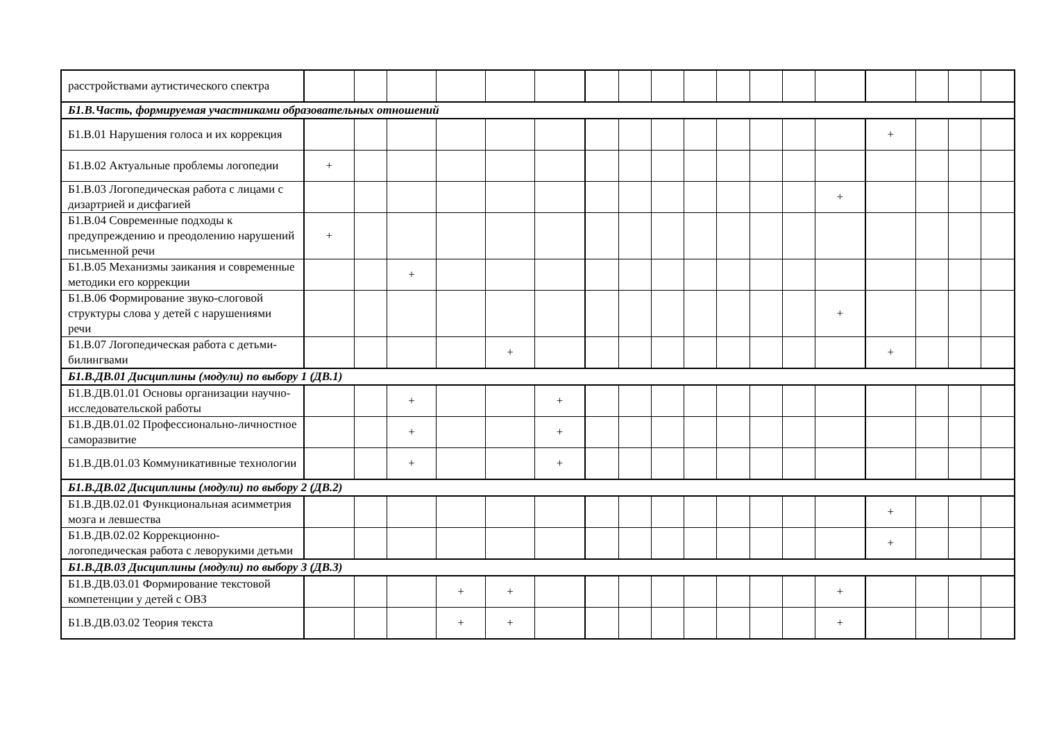| расстройствами аутистического спектра | | | | | | | | | | | | | | | | | | |
| Б1.В.Часть, формируемая участниками образовательных отношений | | | | | | | | | | | | | | | | | | |
| Б1.В.01 Нарушения голоса и их коррекция | | | | | | | | | | | | | | | + | | | |
| Б1.В.02 Актуальные проблемы логопедии | + | | | | | | | | | | | | | | | | | |
| Б1.В.03 Логопедическая работа с лицами с дизартрией и дисфагией | | | | | | | | | | | | | | + | | | | |
| Б1.В.04 Современные подходы к предупреждению и преодолению нарушений письменной речи | + | | | | | | | | | | | | | | | | | |
| Б1.В.05 Механизмы заикания и современные методики его коррекции | | | + | | | | | | | | | | | | | | | |
| Б1.В.06 Формирование звуко-слоговой структуры слова у детей с нарушениями речи | | | | | | | | | | | | | | + | | | | |
| Б1.В.07 Логопедическая работа с детьми-билингвами | | | | | + | | | | | | | | | | + | | | |
| Б1.В.ДВ.01 Дисциплины (модули) по выбору 1 (ДВ.1) | | | | | | | | | | | | | | | | | | |
| Б1.В.ДВ.01.01 Основы организации научно-исследовательской работы | | | + | | | + | | | | | | | | | | | | |
| Б1.В.ДВ.01.02 Профессионально-личностное саморазвитие | | | + | | | + | | | | | | | | | | | | |
| Б1.В.ДВ.01.03 Коммуникативные технологии | | | + | | | + | | | | | | | | | | | | |
| Б1.В.ДВ.02 Дисциплины (модули) по выбору 2 (ДВ.2) | | | | | | | | | | | | | | | | | | |
| Б1.В.ДВ.02.01 Функциональная асимметрия мозга и левшества | | | | | | | | | | | | | | | + | | | |
| Б1.В.ДВ.02.02 Коррекционно-логопедическая работа с леворукими детьми | | | | | | | | | | | | | | | + | | | |
| Б1.В.ДВ.03 Дисциплины (модули) по выбору 3 (ДВ.3) | | | | | | | | | | | | | | | | | | |
| Б1.В.ДВ.03.01 Формирование текстовой компетенции у детей с ОВЗ | | | | + | + | | | | | | | | | + | | | | |
| Б1.В.ДВ.03.02 Теория текста | | | | + | + | | | | | | | | | + | | | | |